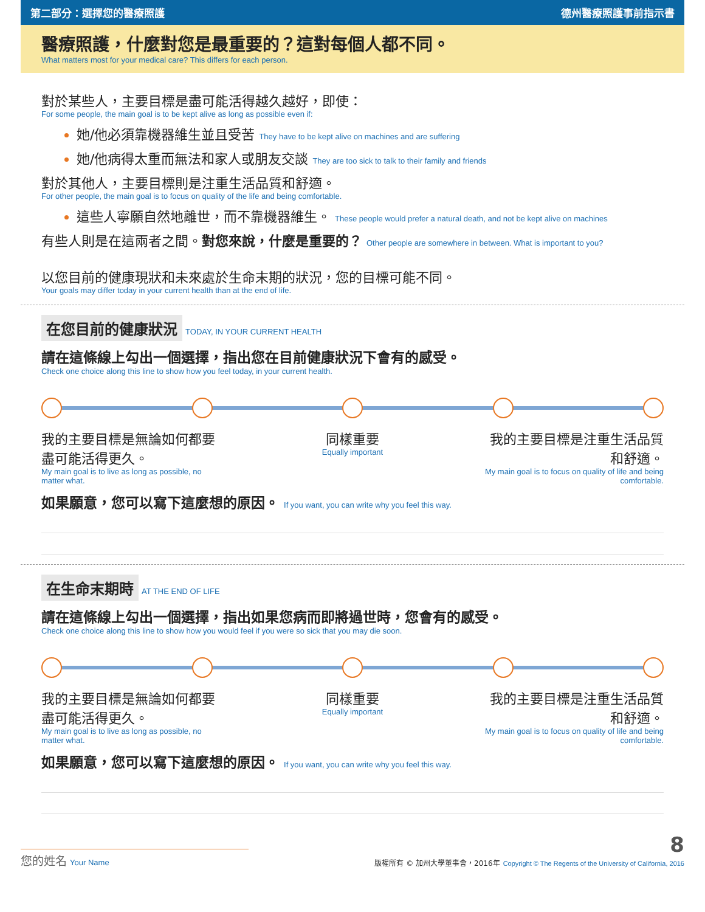第二部分：選擇您的醫療照護 德州醫療照護事前指示書
醫療照護，什麼對您是最重要的？這對每個人都不同。
What matters most for your medical care? This differs for each person.
對於某些人，主要目標是盡可能活得越久越好，即使：
For some people, the main goal is to be kept alive as long as possible even if:
她/他必須靠機器維生並且受苦 They have to be kept alive on machines and are suffering
她/他病得太重而無法和家人或朋友交談 They are too sick to talk to their family and friends
對於其他人，主要目標則是注重生活品質和舒適。
For other people, the main goal is to focus on quality of the life and being comfortable.
這些人寧願自然地離世，而不靠機器維生。 These people would prefer a natural death, and not be kept alive on machines
有些人則是在這兩者之間。對您來說，什麼是重要的？ Other people are somewhere in between. What is important to you?
以您目前的健康現狀和未來處於生命末期的狀況，您的目標可能不同。
Your goals may differ today in your current health than at the end of life.
在您目前的健康狀況 TODAY, IN YOUR CURRENT HEALTH
請在這條線上勾出一個選擇，指出您在目前健康狀況下會有的感受。
Check one choice along this line to show how you feel today, in your current health.
我的主要目標是無論如何都要盡可能活得更久。
My main goal is to live as long as possible, no matter what.
同樣重要
Equally important
我的主要目標是注重生活品質和舒適。
My main goal is to focus on quality of life and being comfortable.
如果願意，您可以寫下這麼想的原因。 If you want, you can write why you feel this way.
在生命末期時 AT THE END OF LIFE
請在這條線上勾出一個選擇，指出如果您病而即將過世時，您會有的感受。
Check one choice along this line to show how you would feel if you were so sick that you may die soon.
我的主要目標是無論如何都要盡可能活得更久。
My main goal is to live as long as possible, no matter what.
同樣重要
Equally important
我的主要目標是注重生活品質和舒適。
My main goal is to focus on quality of life and being comfortable.
如果願意，您可以寫下這麼想的原因。 If you want, you can write why you feel this way.
您的姓名 Your Name
8
版權所有 © 加州大學董事會，2016年 Copyright © The Regents of the University of California, 2016